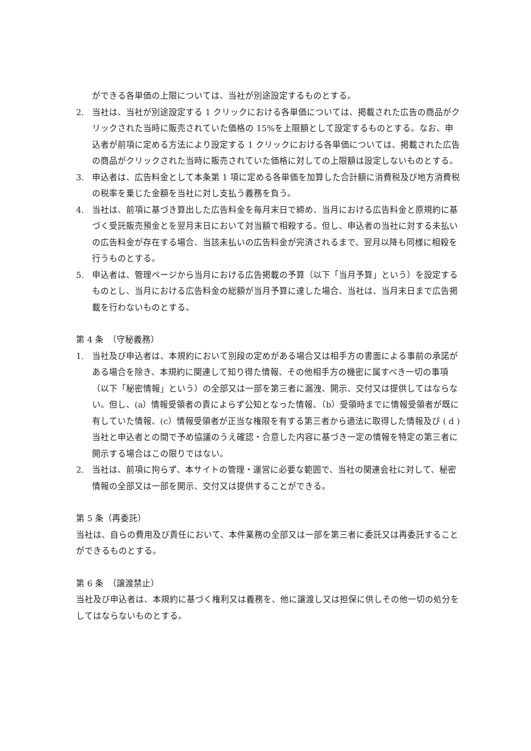ができる各単価の上限については、当社が別途設定するものとする。
2. 当社は、当社が別途設定する 1 クリックにおける各単価については、掲載された広告の商品がクリックされた当時に販売されていた価格の 15%を上限額として設定するものとする。なお、申込者が前項に定める方法により設定する 1 クリックにおける各単価については、掲載された広告の商品がクリックされた当時に販売されていた価格に対しての上限額は設定しないものとする。
3. 申込者は、広告料金として本条第 1 項に定める各単価を加算した合計額に消費税及び地方消費税の税率を乗じた金額を当社に対し支払う義務を負う。
4. 当社は、前項に基づき算出した広告料金を毎月末日で締め、当月における広告料金と原規約に基づく受託販売預金とを翌月末日において対当額で相殺する。但し、申込者の当社に対する未払いの広告料金が存在する場合、当該未払いの広告料金が完済されるまで、翌月以降も同様に相殺を行うものとする。
5. 申込者は、管理ページから当月における広告掲載の予算（以下「当月予算」という）を設定するものとし、当月における広告料金の総額が当月予算に達した場合、当社は、当月末日まで広告掲載を行わないものとする。
第 4 条　（守秘義務）
1. 当社及び申込者は、本規約において別段の定めがある場合又は相手方の書面による事前の承諾がある場合を除き、本規約に関連して知り得た情報、その他相手方の機密に属すべき一切の事項（以下「秘密情報」という）の全部又は一部を第三者に漏洩、開示、交付又は提供してはならない。但し、(a）情報受領者の責によらず公知となった情報、（b）受領時までに情報受領者が既に有していた情報、(c）情報受領者が正当な権限を有する第三者から適法に取得した情報及び ( d ) 当社と申込者との間で予め協議のうえ確認・合意した内容に基づき一定の情報を特定の第三者に開示する場合はこの限りではない。
2. 当社は、前項に拘らず、本サイトの管理・運営に必要な範囲で、当社の関連会社に対して、秘密情報の全部又は一部を開示、交付又は提供することができる。
第 5 条（再委託）
当社は、自らの費用及び責任において、本件業務の全部又は一部を第三者に委託又は再委託することができるものとする。
第 6 条　（譲渡禁止）
当社及び申込者は、本規約に基づく権利又は義務を、他に譲渡し又は担保に供しその他一切の処分をしてはならないものとする。